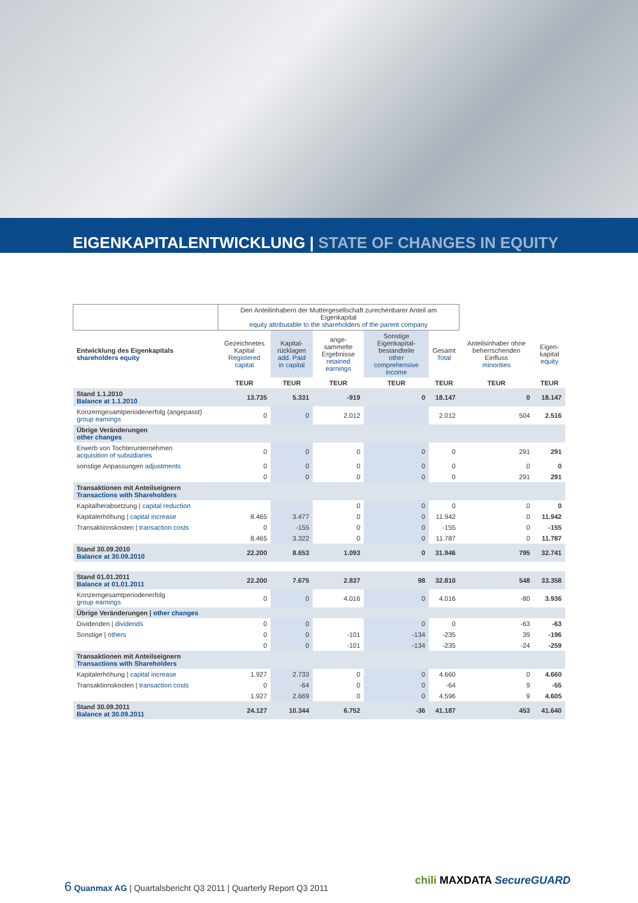EIGENKAPITALENTWICKLUNG | STATE OF CHANGES IN EQUITY
| | Den Anteilinhabern der Muttergesellschaft zurechenbarer Anteil am Eigenkapital equity attributable to the shareholders of the parent company | | | | | | |
| --- | --- | --- | --- | --- | --- | --- | --- |
| Entwicklung des Eigenkapitals shareholders equity | Gezeichnetes Kapital Registered capital | Kapital-rücklagen add. Paid in capital | ange-sammelte Ergebnisse retained earnings | Sonstige Eigenkapital-bestandteile other comprehensive income | Gesamt Total | Anteilsinhaber ohne beherrschenden Einfluss minorities | Eigen-kapital equity |
| | TEUR | TEUR | TEUR | TEUR | TEUR | TEUR | TEUR |
| Stand 1.1.2010 Balance at 1.1.2010 | 13.735 | 5.331 | -919 | 0 | 18.147 | 0 | 18.147 |
| Konzerngesamtperiodenerfolg (angepasst) group earnings | 0 | 0 | 2.012 | | 2.012 | 504 | 2.516 |
| Übrige Veränderungen other changes | | | | | | | |
| Erwerb von Tochterunternehmen acquisition of subsidiaries | 0 | 0 | 0 | 0 | 0 | 291 | 291 |
| sonstige Anpassungen adjustments | 0 | 0 | 0 | 0 | 0 | 0 | 0 |
| | 0 | 0 | 0 | 0 | 0 | 291 | 291 |
| Transaktionen mit Anteilseignern Transactions with Shareholders | | | | | | | |
| Kapitalherabsetzung / capital reduction | | | 0 | 0 | 0 | 0 | 0 |
| Kapitalerhöhung / capital increase | 8.465 | 3.477 | 0 | 0 | 11.942 | 0 | 11.942 |
| Transaktionskosten / transaction costs | 0 | -155 | 0 | 0 | -155 | 0 | -155 |
| | 8.465 | 3.322 | 0 | 0 | 11.787 | 0 | 11.787 |
| Stand 30.09.2010 Balance at 30.09.2010 | 22.200 | 8.653 | 1.093 | 0 | 31.946 | 795 | 32.741 |
| Stand 01.01.2011 Balance at 01.01.2011 | 22.200 | 7.675 | 2.837 | 98 | 32.810 | 548 | 33.358 |
| Konzerngesamtperiodenerfolg group earnings | 0 | 0 | 4.016 | 0 | 4.016 | -80 | 3.936 |
| Übrige Veränderungen / other changes | | | | | | | |
| Dividenden / dividends | 0 | 0 | | 0 | 0 | -63 | -63 |
| Sonstige / others | 0 | 0 | -101 | -134 | -235 | 39 | -196 |
| | 0 | 0 | -101 | -134 | -235 | -24 | -259 |
| Transaktionen mit Anteilseignern Transactions with Shareholders | | | | | | | |
| Kapitalerhöhung / capital increase | 1.927 | 2.733 | 0 | 0 | 4.660 | 0 | 4.660 |
| Transaktionskosten / transaction costs | 0 | -64 | 0 | 0 | -64 | 9 | -55 |
| | 1.927 | 2.669 | 0 | 0 | 4.596 | 9 | 4.605 |
| Stand 30.09.2011 Balance at 30.09.2011 | 24.127 | 10.344 | 6.752 | -36 | 41.187 | 453 | 41.640 |
6 Quanmax AG | Quartalsbericht Q3 2011 | Quarterly Report Q3 2011
chili MAXDATA SecureGUARD